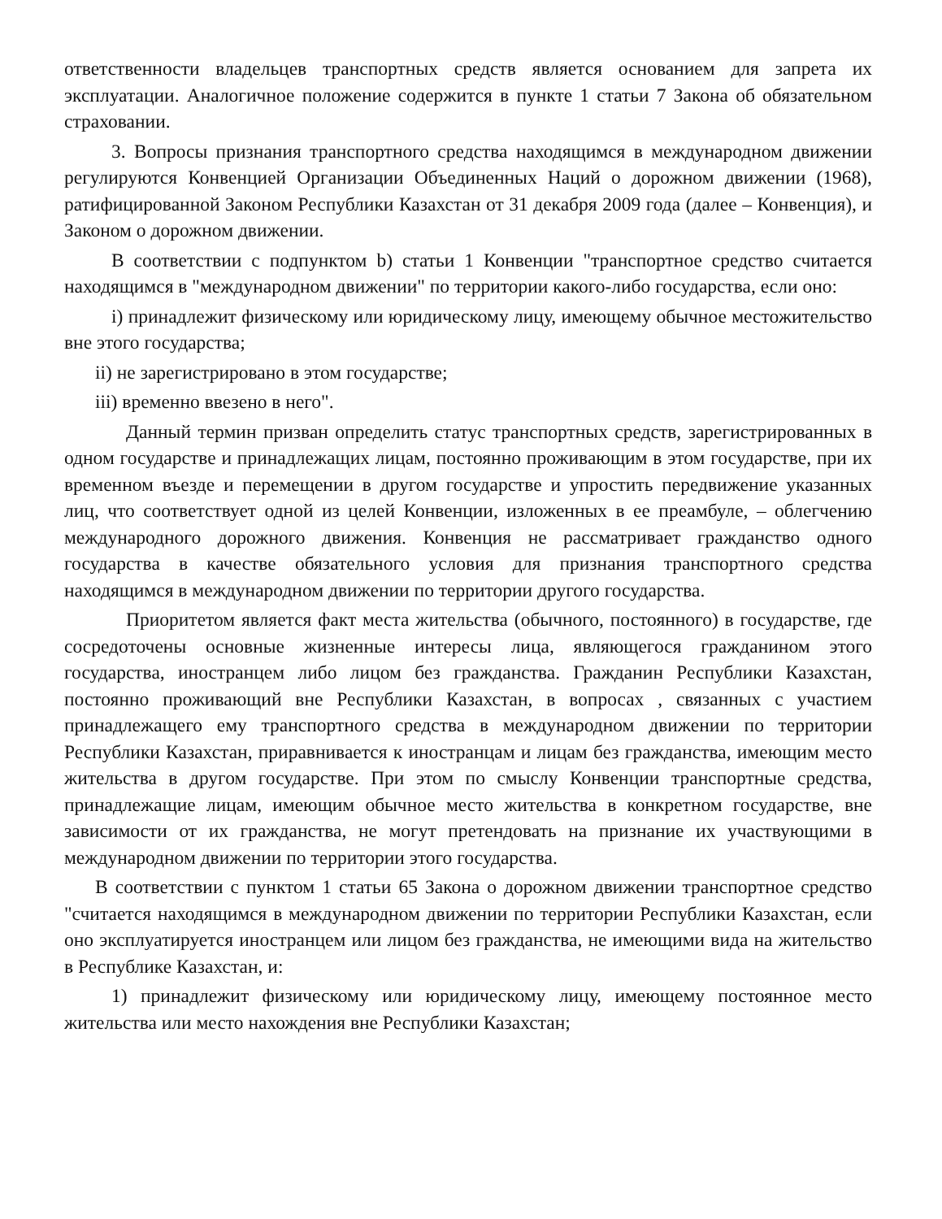ответственности владельцев транспортных средств является основанием для запрета их эксплуатации. Аналогичное положение содержится в пункте 1 статьи 7 Закона об обязательном страховании.
3. Вопросы признания транспортного средства находящимся в международном движении регулируются Конвенцией Организации Объединенных Наций о дорожном движении (1968), ратифицированной Законом Республики Казахстан от 31 декабря 2009 года (далее – Конвенция), и Законом о дорожном движении.
В соответствии с подпунктом b) статьи 1 Конвенции "транспортное средство считается находящимся в "международном движении" по территории какого-либо государства, если оно:
i) принадлежит физическому или юридическому лицу, имеющему обычное местожительство вне этого государства;
ii) не зарегистрировано в этом государстве;
iii) временно ввезено в него".
Данный термин призван определить статус транспортных средств, зарегистрированных в одном государстве и принадлежащих лицам, постоянно проживающим в этом государстве, при их временном въезде и перемещении в другом государстве и упростить передвижение указанных лиц, что соответствует одной из целей Конвенции, изложенных в ее преамбуле, – облегчению международного дорожного движения. Конвенция не рассматривает гражданство одного государства в качестве обязательного условия для признания транспортного средства находящимся в международном движении по территории другого государства.
Приоритетом является факт места жительства (обычного, постоянного) в государстве, где сосредоточены основные жизненные интересы лица, являющегося гражданином этого государства, иностранцем либо лицом без гражданства. Гражданин Республики Казахстан, постоянно проживающий вне Республики Казахстан, в вопросах , связанных с участием принадлежащего ему транспортного средства в международном движении по территории Республики Казахстан, приравнивается к иностранцам и лицам без гражданства, имеющим место жительства в другом государстве. При этом по смыслу Конвенции транспортные средства, принадлежащие лицам, имеющим обычное место жительства в конкретном государстве, вне зависимости от их гражданства, не могут претендовать на признание их участвующими в международном движении по территории этого государства.
В соответствии с пунктом 1 статьи 65 Закона о дорожном движении транспортное средство "считается находящимся в международном движении по территории Республики Казахстан, если оно эксплуатируется иностранцем или лицом без гражданства, не имеющими вида на жительство в Республике Казахстан, и:
1) принадлежит физическому или юридическому лицу, имеющему постоянное место жительства или место нахождения вне Республики Казахстан;